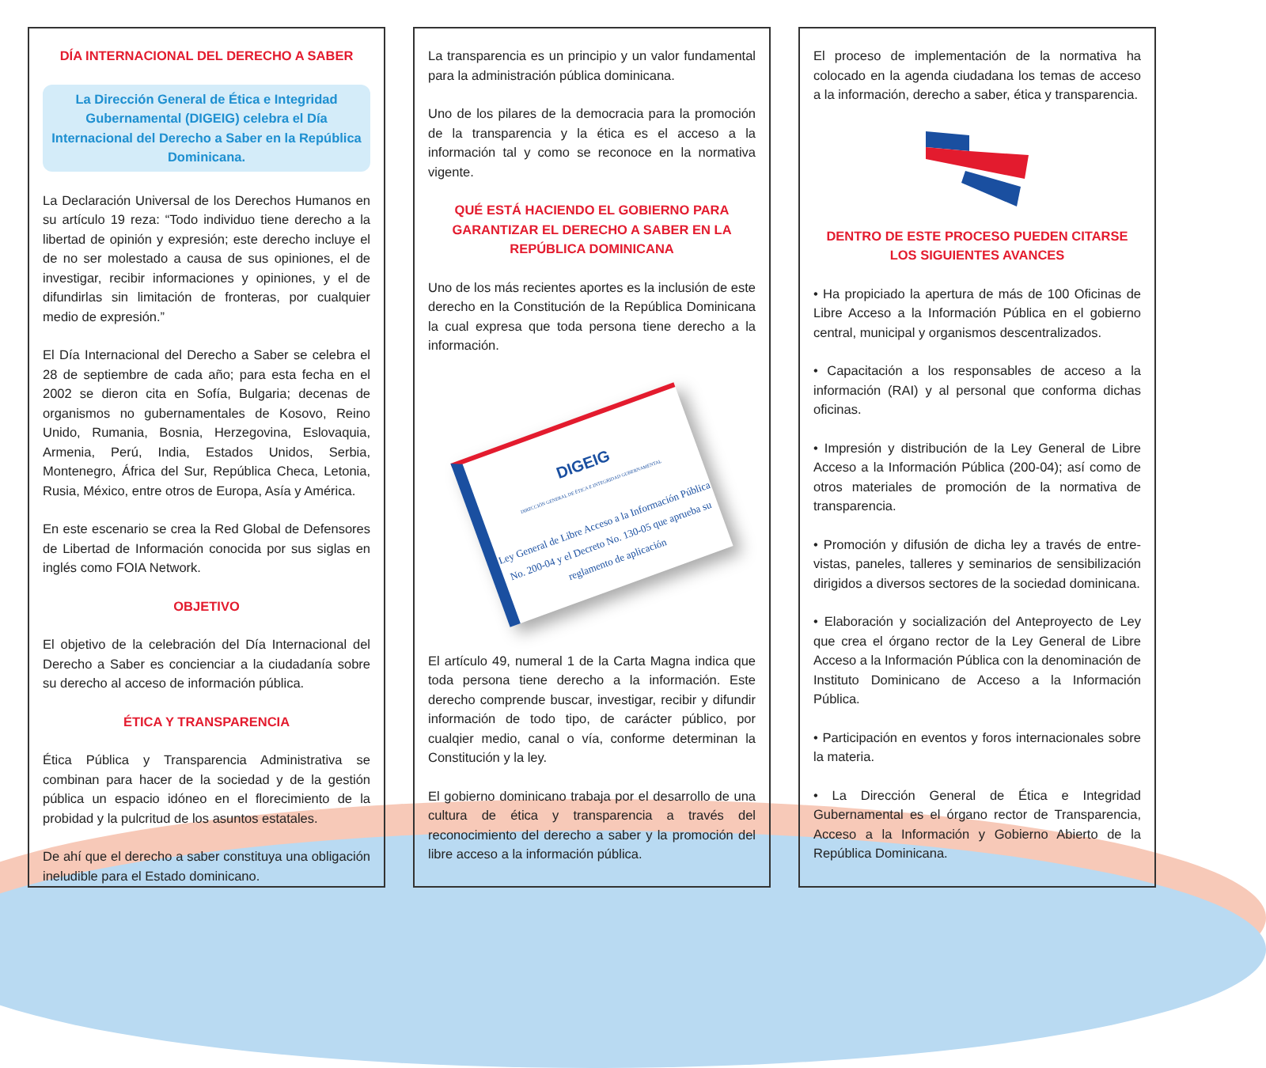DÍA INTERNACIONAL DEL DERECHO A SABER
La Dirección General de Ética e Integridad Gubernamental (DIGEIG) celebra el Día Internacional del Derecho a Saber en la República Dominicana.
La Declaración Universal de los Derechos Humanos en su artículo 19 reza: “Todo individuo tiene derecho a la libertad de opinión y expresión; este derecho incluye el de no ser molestado a causa de sus opiniones, el de investigar, recibir informaciones y opiniones, y el de difundirlas sin limitación de fronteras, por cualquier medio de expresión.”
El Día Internacional del Derecho a Saber se celebra el 28 de septiembre de cada año; para esta fecha en el 2002 se dieron cita en Sofía, Bulgaria; decenas de organismos no gubernamentales de Kosovo, Reino Unido, Rumania, Bosnia, Herzegovina, Eslovaquia, Armenia, Perú, India, Estados Unidos, Serbia, Montenegro, África del Sur, República Checa, Letonia, Rusia, México, entre otros de Europa, Asía y América.
En este escenario se crea la Red Global de Defensores de Libertad de Información conocida por sus siglas en inglés como FOIA Network.
OBJETIVO
El objetivo de la celebración del Día Internacional del Derecho a Saber es concienciar a la ciudadanía sobre su derecho al acceso de información pública.
ÉTICA Y TRANSPARENCIA
Ética Pública y Transparencia Administrativa se combinan para hacer de la sociedad y de la gestión pública un espacio idóneo en el florecimiento de la probidad y la pulcritud de los asuntos estatales.
De ahí que el derecho a saber constituya una obligación ineludible para el Estado dominicano.
La transparencia es un principio y un valor fundamental para la administración pública dominicana.
Uno de los pilares de la democracia para la promoción de la transparencia y la ética es el acceso a la información tal y como se reconoce en la normativa vigente.
QUÉ ESTÁ HACIENDO EL GOBIERNO PARA GARANTIZAR EL DERECHO A SABER EN LA REPÚBLICA DOMINICANA
Uno de los más recientes aportes es la inclusión de este derecho en la Constitución de la República Dominicana la cual expresa que toda persona tiene derecho a la información.
DIGEIG
DIRECCIÓN GENERAL DE ÉTICA E INTEGRIDAD GUBERNAMENTAL
Ley General de Libre Acceso a la Información Pública No. 200-04 y el Decreto No. 130-05 que aprueba su reglamento de aplicación
El artículo 49, numeral 1 de la Carta Magna indica que toda persona tiene derecho a la información. Este derecho comprende buscar, investigar, recibir y difundir información de todo tipo, de carácter público, por cualqier medio, canal o vía, conforme determinan la Constitución y la ley.
El gobierno dominicano trabaja por el desarrollo de una cultura de ética y transparencia a través del reconocimiento del derecho a saber y la promoción del libre acceso a la información pública.
El proceso de implementación de la normativa ha colocado en la agenda ciudadana los temas de acceso a la información, derecho a saber, ética y transparencia.
DENTRO DE ESTE PROCESO PUEDEN CITARSE LOS SIGUIENTES AVANCES
• Ha propiciado la apertura de más de 100 Oficinas de Libre Acceso a la Información Pública en el gobierno central, municipal y organismos descentralizados.
• Capacitación a los responsables de acceso a la información (RAI) y al personal que conforma dichas oficinas.
• Impresión y distribución de la Ley General de Libre Acceso a la Información Pública (200-04); así como de otros materiales de promoción de la normativa de transparencia.
• Promoción y difusión de dicha ley a través de entre-vistas, paneles, talleres y seminarios de sensibilización dirigidos a diversos sectores de la sociedad dominicana.
• Elaboración y socialización del Anteproyecto de Ley que crea el órgano rector de la Ley General de Libre Acceso a la Información Pública con la denominación de Instituto Dominicano de Acceso a la Información Pública.
• Participación en eventos y foros internacionales sobre la materia.
• La Dirección General de Ética e Integridad Gubernamental es el órgano rector de Transparencia, Acceso a la Información y Gobierno Abierto de la República Dominicana.